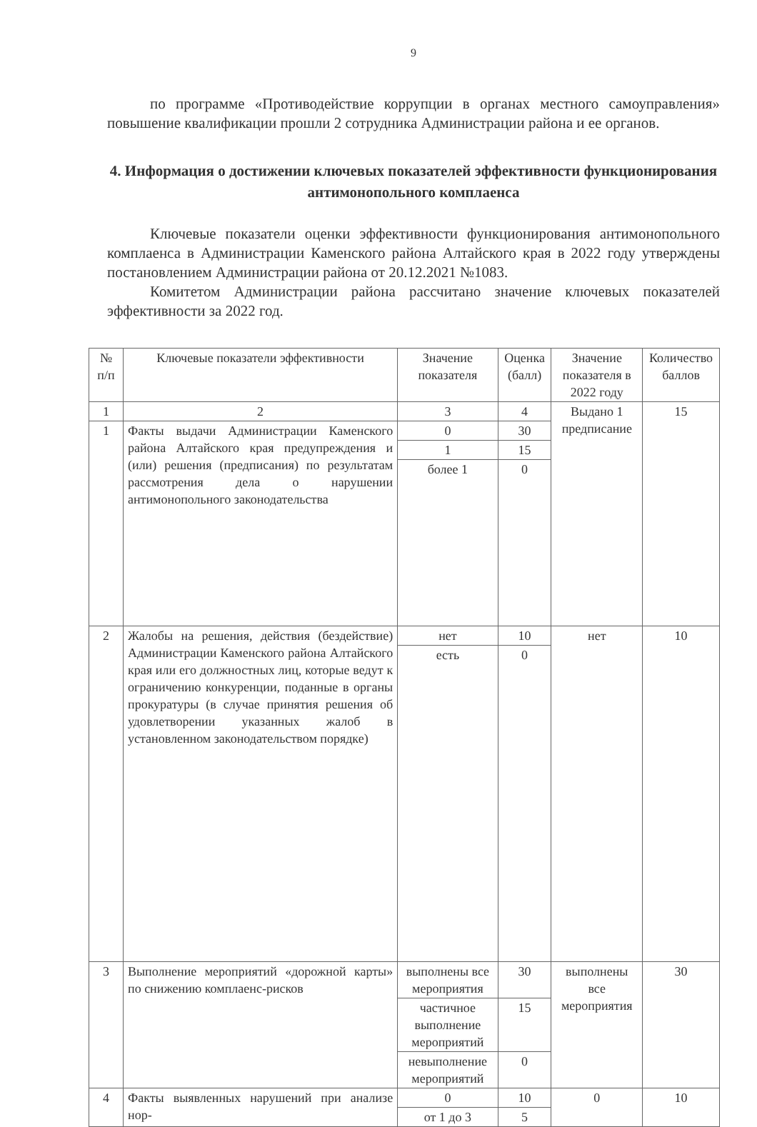9
по программе «Противодействие коррупции в органах местного самоуправления» повышение квалификации прошли 2 сотрудника Администрации района и ее органов.
4. Информация о достижении ключевых показателей эффективности функционирования антимонопольного комплаенса
Ключевые показатели оценки эффективности функционирования антимонопольного комплаенса в Администрации Каменского района Алтайского края в 2022 году утверждены постановлением Администрации района от 20.12.2021 №1083.
Комитетом Администрации района рассчитано значение ключевых показателей эффективности за 2022 год.
| № п/п | Ключевые показатели эффективности | Значение показателя | Оценка (балл) | Значение показателя в 2022 году | Количество баллов |
| --- | --- | --- | --- | --- | --- |
| 1 | 2 | 3 | 4 | Выдано 1 предписание | 15 |
| 1 | Факты выдачи Администрации Каменского района Алтайского края предупреждения и (или) решения (предписания) по результатам рассмотрения дела о нарушении антимонопольного законодательства | 0 | 30 | | |
| | | 1 | 15 | | |
| | | более 1 | 0 | | |
| 2 | Жалобы на решения, действия (бездействие) Администрации Каменского района Алтайского края или его должностных лиц, которые ведут к ограничению конкуренции, поданные в органы прокуратуры (в случае принятия решения об удовлетворении указанных жалоб в установленном законодательством порядке) | нет | 10 | нет | 10 |
| | | есть | 0 | | |
| 3 | Выполнение мероприятий «дорожной карты» по снижению комплаенс-рисков | выполнены все мероприятия | 30 | выполнены все мероприятия | 30 |
| | | частичное выполнение мероприятий | 15 | | |
| | | невыполнение мероприятий | 0 | | |
| 4 | Факты выявленных нарушений при анализе нор- | 0 | 10 | 0 | 10 |
| | | от 1 до 3 | 5 | | |